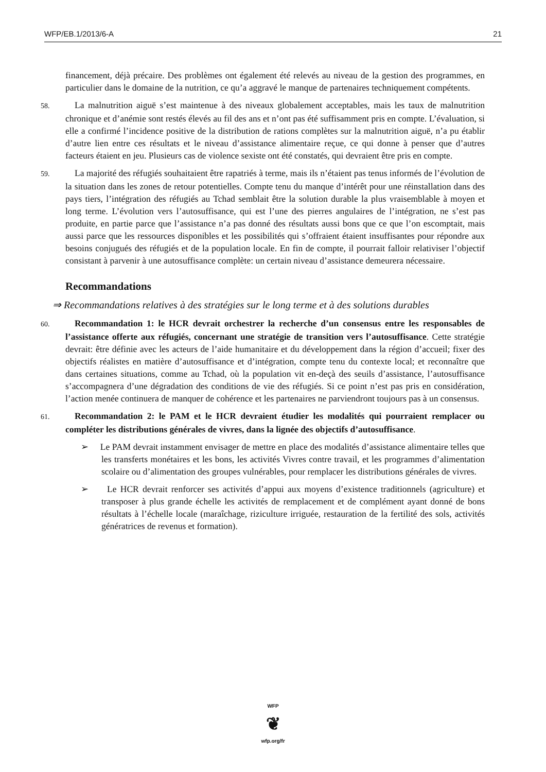WFP/EB.1/2013/6-A 21
financement, déjà précaire. Des problèmes ont également été relevés au niveau de la gestion des programmes, en particulier dans le domaine de la nutrition, ce qu’a aggravé le manque de partenaires techniquement compétents.
58. La malnutrition aiguë s’est maintenue à des niveaux globalement acceptables, mais les taux de malnutrition chronique et d’anémie sont restés élevés au fil des ans et n’ont pas été suffisamment pris en compte. L’évaluation, si elle a confirmé l’incidence positive de la distribution de rations complètes sur la malnutrition aiguë, n’a pu établir d’autre lien entre ces résultats et le niveau d’assistance alimentaire reçue, ce qui donne à penser que d’autres facteurs étaient en jeu. Plusieurs cas de violence sexiste ont été constatés, qui devraient être pris en compte.
59. La majorité des réfugiés souhaitaient être rapatriés à terme, mais ils n’étaient pas tenus informés de l’évolution de la situation dans les zones de retour potentielles. Compte tenu du manque d’intérêt pour une réinstallation dans des pays tiers, l’intégration des réfugiés au Tchad semblait être la solution durable la plus vraisemblable à moyen et long terme. L’évolution vers l’autosuffisance, qui est l’une des pierres angulaires de l’intégration, ne s’est pas produite, en partie parce que l’assistance n’a pas donné des résultats aussi bons que ce que l’on escomptait, mais aussi parce que les ressources disponibles et les possibilités qui s’offraient étaient insuffisantes pour répondre aux besoins conjugués des réfugiés et de la population locale. En fin de compte, il pourrait falloir relativiser l’objectif consistant à parvenir à une autosuffisance complète: un certain niveau d’assistance demeurera nécessaire.
Recommandations
⇒ Recommandations relatives à des stratégies sur le long terme et à des solutions durables
60. Recommandation 1: le HCR devrait orchestrer la recherche d’un consensus entre les responsables de l’assistance offerte aux réfugiés, concernant une stratégie de transition vers l’autosuffisance. Cette stratégie devrait: être définie avec les acteurs de l’aide humanitaire et du développement dans la région d’accueil; fixer des objectifs réalistes en matière d’autosuffisance et d’intégration, compte tenu du contexte local; et reconnaître que dans certaines situations, comme au Tchad, où la population vit en-deçà des seuils d’assistance, l’autosuffisance s’accompagnera d’une dégradation des conditions de vie des réfugiés. Si ce point n’est pas pris en considération, l’action menée continuera de manquer de cohérence et les partenaires ne parviendront toujours pas à un consensus.
61. Recommandation 2: le PAM et le HCR devraient étudier les modalités qui pourraient remplacer ou compléter les distributions générales de vivres, dans la lignée des objectifs d’autosuffisance.
➢ Le PAM devrait instamment envisager de mettre en place des modalités d’assistance alimentaire telles que les transferts monétaires et les bons, les activités Vivres contre travail, et les programmes d’alimentation scolaire ou d’alimentation des groupes vulnérables, pour remplacer les distributions générales de vivres.
➢ Le HCR devrait renforcer ses activités d’appui aux moyens d’existence traditionnels (agriculture) et transposer à plus grande échelle les activités de remplacement et de complément ayant donné de bons résultats à l’échelle locale (maraîchage, riziculture irriguée, restauration de la fertilité des sols, activités génératrices de revenus et formation).
WFP
❦
wfp.org/fr